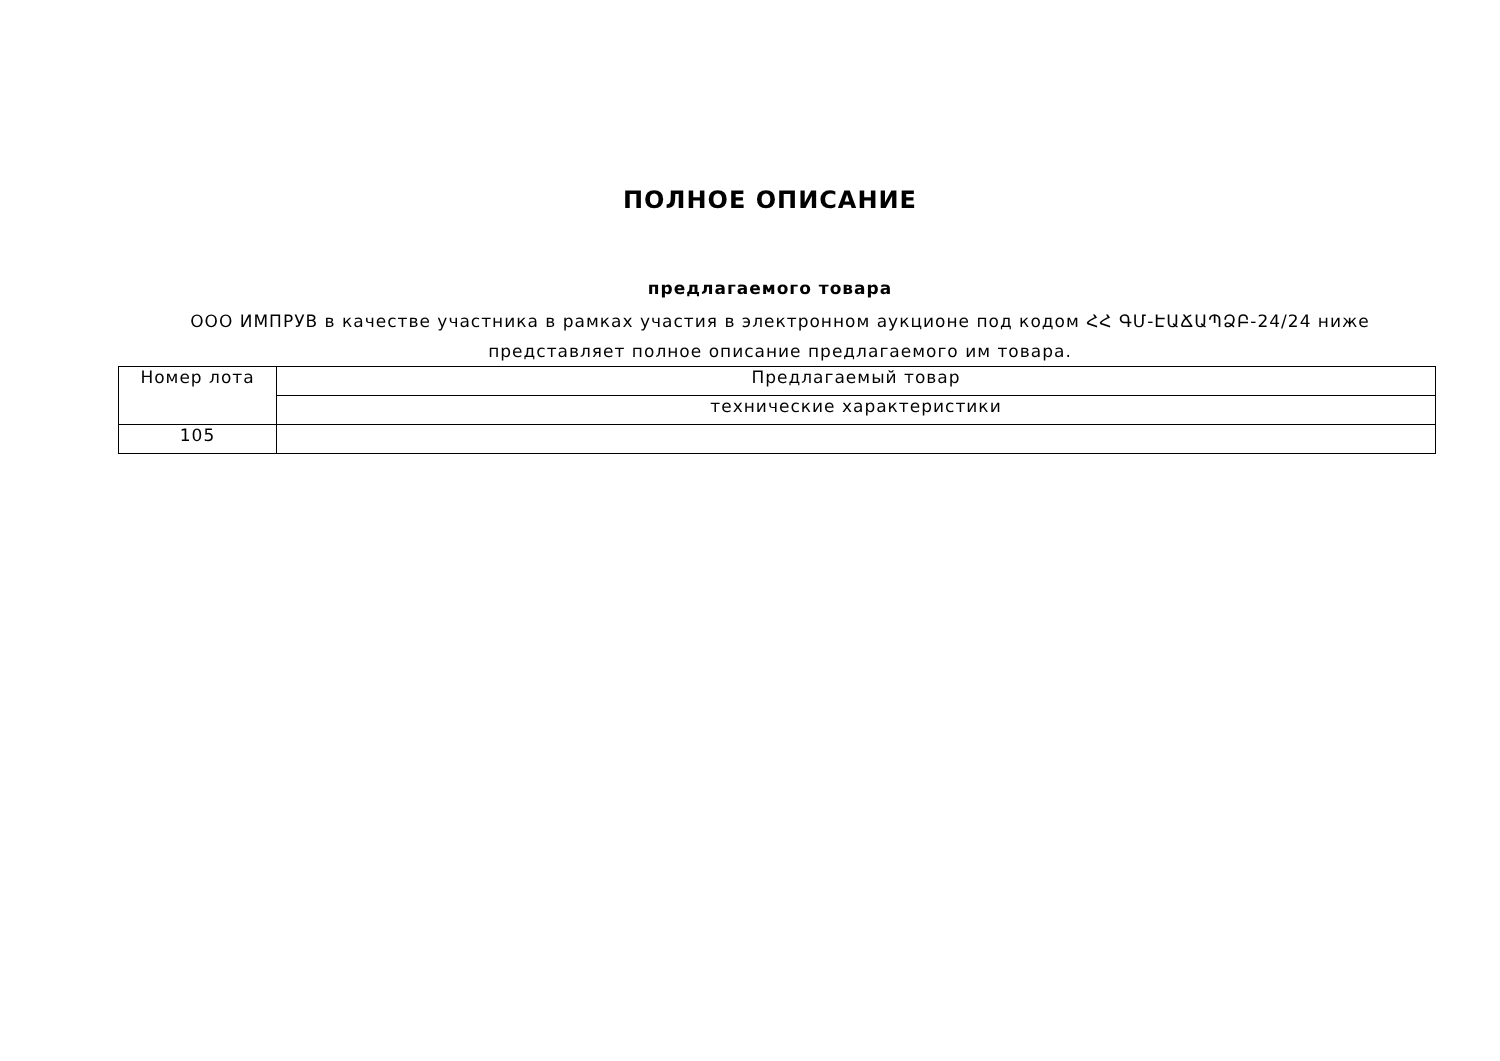ПОЛНОЕ ОПИСАНИЕ
предлагаемого товара
ООО ИМПРУВ в качестве участника в рамках участия в электронном аукционе под кодом ՀՀ ԳՄ-ԷԱՃԱՊՁԲ-24/24 ниже представляет полное описание предлагаемого им товара.
| Номер лота | Предлагаемый товар |
| | технические характеристики |
| 105 | |